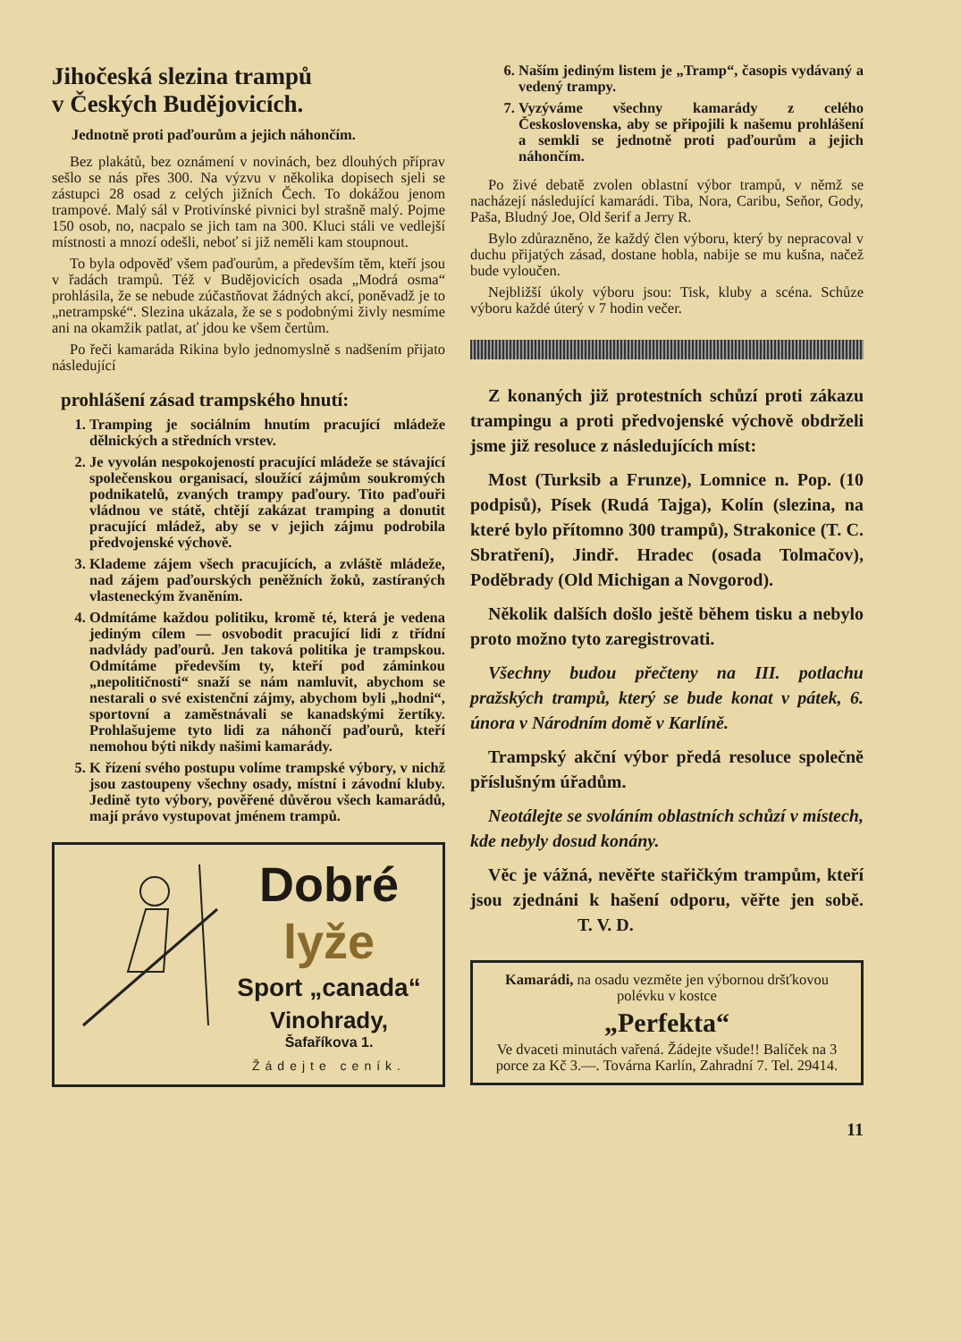Jihočeská slezina trampů
v Českých Budějovicích.
Jednotně proti paďourům a jejich náhončím.
Bez plakátů, bez oznámení v novinách, bez dlouhých příprav sešlo se nás přes 300. Na výzvu v několika dopisech sjeli se zástupci 28 osad z celých jižních Čech. To dokážou jenom trampové. Malý sál v Protivínské pivnici byl strašně malý. Pojme 150 osob, no, nacpalo se jich tam na 300. Kluci stáli ve vedlejší místnosti a mnozí odešli, neboť si již neměli kam stoupnout.
To byla odpověď všem paďourům, a především těm, kteří jsou v řadách trampů. Též v Budějovicích osada „Modrá osma“ prohlásila, že se nebude zúčastňovat žádných akcí, poněvadž je to „netrampské“. Slezina ukázala, že se s podobnými živly nesmíme ani na okamžik patlat, ať jdou ke všem čertům.
Po řeči kamaráda Rikina bylo jednomyslně s nadšením přijato následující
prohlášení zásad trampského hnutí:
1. Tramping je sociálním hnutím pracující mládeže dělnických a středních vrstev.
2. Je vyvolán nespokojeností pracující mládeže se stávající společenskou organisací, sloužící zájmům soukromých podnikatelů, zvaných trampy paďoury. Tito paďouři vládnou ve státě, chtějí zakázat tramping a donutit pracující mládež, aby se v jejich zájmu podrobila předvojenské výchově.
3. Klademe zájem všech pracujících, a zvláště mládeže, nad zájem paďourských peněžních žoků, zastíraných vlasteneckým žvaněním.
4. Odmítáme každou politiku, kromě té, která je vedena jediným cílem — osvobodit pracující lidi z třídní nadvlády paďourů. Jen taková politika je trampskou. Odmítáme především ty, kteří pod záminkou „nepolitičnosti“ snaží se nám namluvit, abychom se nestarali o své existenční zájmy, abychom byli „hodni“, sportovní a zaměstnávali se kanadskými žertíky. Prohlašujeme tyto lidi za náhončí paďourů, kteří nemohou býti nikdy našimi kamarády.
5. K řízení svého postupu volíme trampské výbory, v nichž jsou zastoupeny všechny osady, místní i závodní kluby. Jedině tyto výbory, pověřené důvěrou všech kamarádů, mají právo vystupovat jménem trampů.
Dobré lyže
Sport „canada“
Vinohrady,
Šafaříkova 1.
Žádejte ceník.
6. Naším jediným listem je „Tramp“, časopis vydávaný a vedený trampy.
7. Vyzýváme všechny kamarády z celého Československa, aby se připojili k našemu prohlášení a semkli se jednotně proti paďourům a jejich náhončím.
Po živé debatě zvolen oblastní výbor trampů, v němž se nacházejí následující kamarádi. Tiba, Nora, Caribu, Seňor, Gody, Paša, Bludný Joe, Old šerif a Jerry R.
Bylo zdůrazněno, že každý člen výboru, který by nepracoval v duchu přijatých zásad, dostane hobla, nabije se mu kušna, načež bude vyloučen.
Nejbližší úkoly výboru jsou: Tisk, kluby a scéna. Schůze výboru každé úterý v 7 hodin večer.
Z konaných již protestních schůzí proti zákazu trampingu a proti předvojenské výchově obdrželi jsme již resoluce z následujících míst:
Most (Turksib a Frunze), Lomnice n. Pop. (10 podpisů), Písek (Rudá Tajga), Kolín (slezina, na které bylo přítomno 300 trampů), Strakonice (T. C. Sbratření), Jindř. Hradec (osada Tolmačov), Poděbrady (Old Michigan a Novgorod).
Několik dalších došlo ještě během tisku a nebylo proto možno tyto zaregistrovati.
Všechny budou přečteny na III. potlachu pražských trampů, který se bude konat v pátek, 6. února v Národním domě v Karlíně.
Trampský akční výbor předá resoluce společně příslušným úřadům.
Neotálejte se svoláním oblastních schůzí v místech, kde nebyly dosud konány.
Věc je vážná, nevěřte stařičkým trampům, kteří jsou zjednáni k hašení odporu, věřte jen sobě. T. V. D.
Kamarádi, na osadu vezměte jen výbornou dršťkovou polévku v kostce
„Perfekta“
Ve dvaceti minutách vařená. Žádejte všude!! Balíček na 3 porce za Kč 3.—. Továrna Karlín, Zahradní 7. Tel. 29414.
11